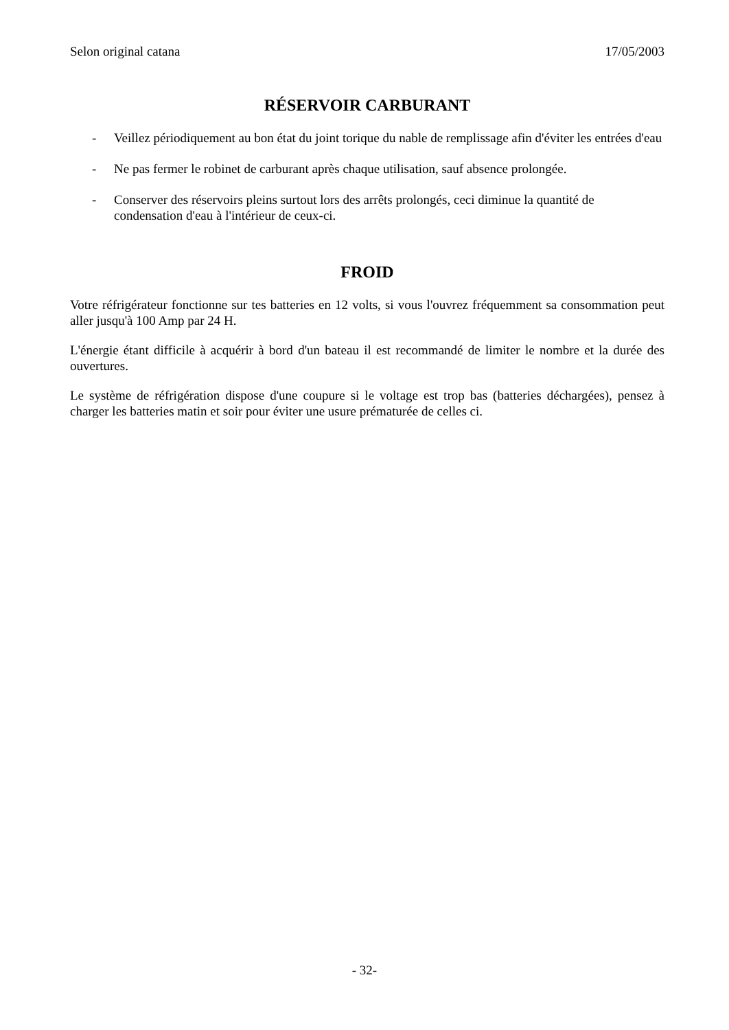Selon original catana 17/05/2003
RÉSERVOIR CARBURANT
- Veillez périodiquement au bon état du joint torique du nable de remplissage afin d'éviter les entrées d'eau
- Ne pas fermer le robinet de carburant après chaque utilisation, sauf absence prolongée.
- Conserver des réservoirs pleins surtout lors des arrêts prolongés, ceci diminue la quantité de condensation d'eau à l'intérieur de ceux-ci.
FROID
Votre réfrigérateur fonctionne sur tes batteries en 12 volts, si vous l'ouvrez fréquemment sa consommation peut aller jusqu'à 100 Amp par 24 H.
L'énergie étant difficile à acquérir à bord d'un bateau il est recommandé de limiter le nombre et la durée des ouvertures.
Le système de réfrigération dispose d'une coupure si le voltage est trop bas (batteries déchargées), pensez à charger les batteries matin et soir pour éviter une usure prématurée de celles ci.
- 32-